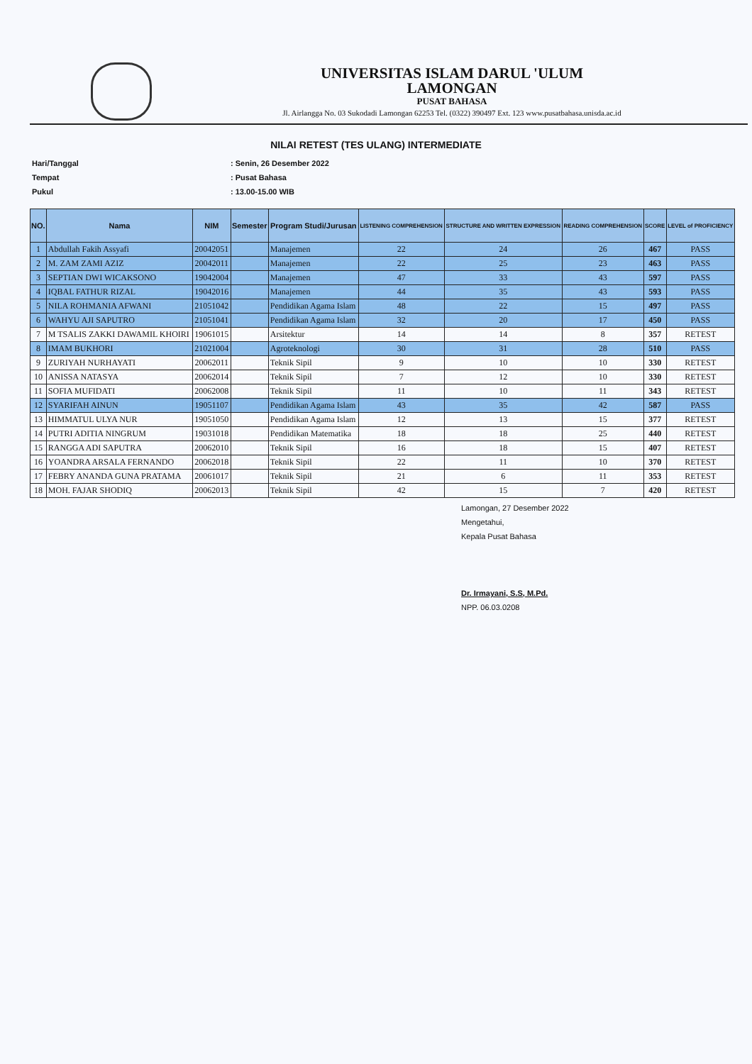UNIVERSITAS ISLAM DARUL 'ULUM
LAMONGAN
PUSAT BAHASA
Jl. Airlangga No. 03 Sukodadi Lamongan 62253 Tel. (0322) 390497 Ext. 123 www.pusatbahasa.unisda.ac.id
NILAI RETEST (TES ULANG) INTERMEDIATE
Hari/Tanggal: Senin, 26 Desember 2022
Tempat: Pusat Bahasa
Pukul: 13.00-15.00 WIB
| NO. | Nama | NIM | Semester | Program Studi/Jurusan | LISTENING COMPREHENSION | STRUCTURE AND WRITTEN EXPRESSION | READING COMPREHENSION | SCORE | LEVEL of PROFICIENCY |
| --- | --- | --- | --- | --- | --- | --- | --- | --- | --- |
| 1 | Abdullah Fakih Assyafi | 20042051 | | Manajemen | 22 | 24 | 26 | 467 | PASS |
| 2 | M. ZAM ZAMI AZIZ | 20042011 | | Manajemen | 22 | 25 | 23 | 463 | PASS |
| 3 | SEPTIAN DWI WICAKSONO | 19042004 | | Manajemen | 47 | 33 | 43 | 597 | PASS |
| 4 | IQBAL FATHUR RIZAL | 19042016 | | Manajemen | 44 | 35 | 43 | 593 | PASS |
| 5 | NILA ROHMANIA AFWANI | 21051042 | | Pendidikan Agama Islam | 48 | 22 | 15 | 497 | PASS |
| 6 | WAHYU AJI SAPUTRO | 21051041 | | Pendidikan Agama Islam | 32 | 20 | 17 | 450 | PASS |
| 7 | M TSALIS ZAKKI DAWAMIL KHOIRI | 19061015 | | Arsitektur | 14 | 14 | 8 | 357 | RETEST |
| 8 | IMAM BUKHORI | 21021004 | | Agroteknologi | 30 | 31 | 28 | 510 | PASS |
| 9 | ZURIYAH NURHAYATI | 20062011 | | Teknik Sipil | 9 | 10 | 10 | 330 | RETEST |
| 10 | ANISSA NATASYA | 20062014 | | Teknik Sipil | 7 | 12 | 10 | 330 | RETEST |
| 11 | SOFIA MUFIDATI | 20062008 | | Teknik Sipil | 11 | 10 | 11 | 343 | RETEST |
| 12 | SYARIFAH AINUN | 19051107 | | Pendidikan Agama Islam | 43 | 35 | 42 | 587 | PASS |
| 13 | HIMMATUL ULYA NUR | 19051050 | | Pendidikan Agama Islam | 12 | 13 | 15 | 377 | RETEST |
| 14 | PUTRI ADITIA NINGRUM | 19031018 | | Pendidikan Matematika | 18 | 18 | 25 | 440 | RETEST |
| 15 | RANGGA ADI SAPUTRA | 20062010 | | Teknik Sipil | 16 | 18 | 15 | 407 | RETEST |
| 16 | YOANDRA ARSALA FERNANDO | 20062018 | | Teknik Sipil | 22 | 11 | 10 | 370 | RETEST |
| 17 | FEBRY ANANDA GUNA PRATAMA | 20061017 | | Teknik Sipil | 21 | 6 | 11 | 353 | RETEST |
| 18 | MOH. FAJAR SHODIQ | 20062013 | | Teknik Sipil | 42 | 15 | 7 | 420 | RETEST |
Lamongan, 27 Desember 2022
Mengetahui,
Kepala Pusat Bahasa
Dr. Irmayani, S.S, M.Pd.
NPP. 06.03.0208